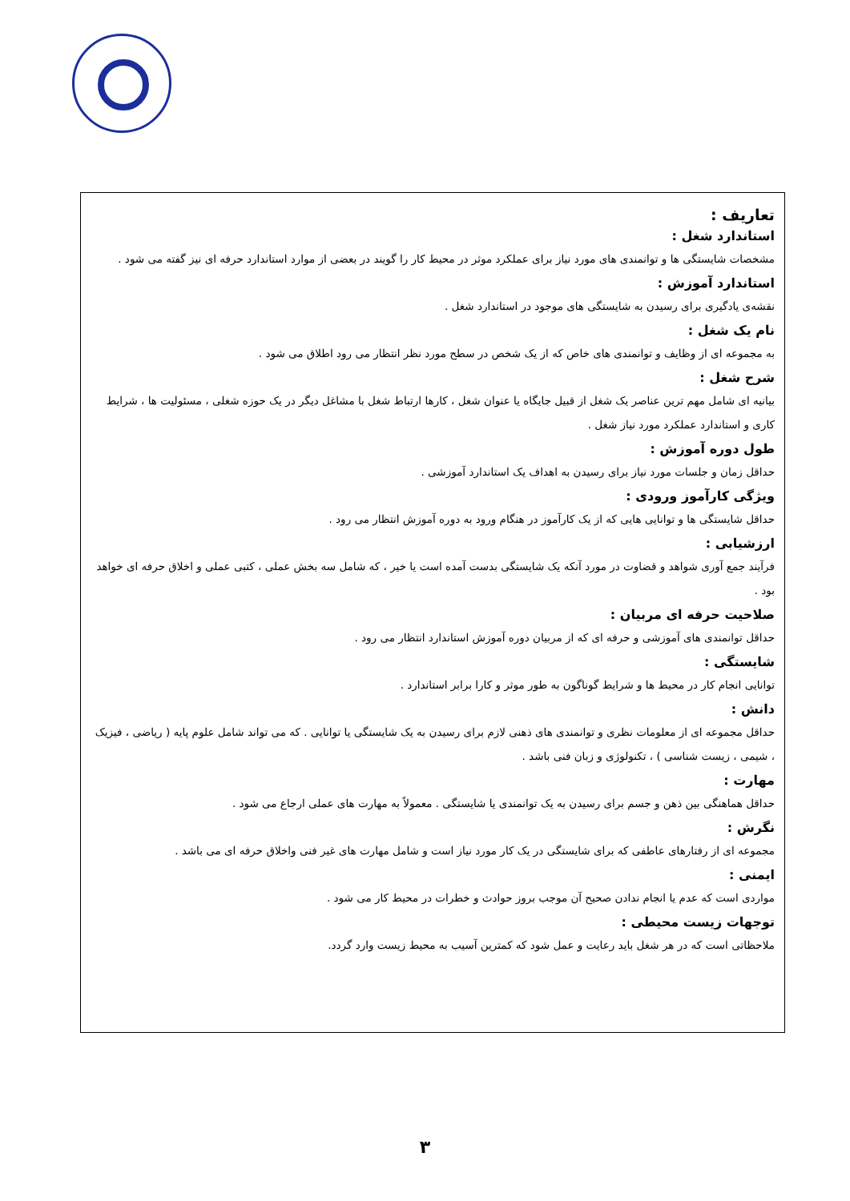تعاریف :
استاندارد شغل :
مشخصات شایستگی ها و توانمندی های مورد نیاز برای عملکرد موثر در محیط کار را گویند در بعضی از موارد استاندارد حرفه ای نیز گفته می شود .
استاندارد آموزش :
نقشه‌ی یادگیری برای رسیدن به شایستگی های موجود در استاندارد شغل .
نام یک شغل :
به مجموعه ای از وظایف و توانمندی های خاص که از یک شخص در سطح مورد نظر انتظار می رود اطلاق می شود .
شرح شغل :
بیانیه ای شامل مهم ترین عناصر یک شغل از قبیل جایگاه یا عنوان شغل ، کارها ارتباط شغل با مشاغل دیگر در یک حوزه شغلی ، مسئولیت ها ، شرایط کاری و استاندارد عملکرد مورد نیاز شغل .
طول دوره آموزش :
حداقل زمان و جلسات مورد نیاز برای رسیدن به اهداف یک استاندارد آموزشی .
ویژگی کارآموز ورودی :
حداقل شایستگی ها و توانایی هایی که از یک کارآموز در هنگام ورود به دوره آموزش انتظار می رود .
ارزشیابی :
فرآیند جمع آوری شواهد و قضاوت در مورد آنکه یک شایستگی بدست آمده است یا خیر ، که شامل سه بخش عملی ، کتبی عملی و اخلاق حرفه ای خواهد بود .
صلاحیت حرفه ای مربیان :
حداقل توانمندی های آموزشی و حرفه ای که از مربیان دوره آموزش استاندارد انتظار می رود .
شایستگی :
توانایی انجام کار در محیط ها و شرایط گوناگون به طور موثر و کارا برابر استاندارد .
دانش :
حداقل مجموعه ای از معلومات نظری و توانمندی های ذهنی لازم برای رسیدن به یک شایستگی یا توانایی . که می تواند شامل علوم پایه ( ریاضی ، فیزیک ، شیمی ، زیست شناسی ) ، تکنولوژی و زبان فنی باشد .
مهارت :
حداقل هماهنگی بین ذهن و جسم برای رسیدن به یک توانمندی یا شایستگی . معمولاً به مهارت های عملی ارجاع می شود .
نگرش :
مجموعه ای از رفتارهای عاطفی که برای شایستگی در یک کار مورد نیاز است و شامل مهارت های غیر فنی واخلاق حرفه ای می باشد .
ایمنی :
مواردی است که عدم یا انجام ندادن صحیح آن موجب بروز حوادث و خطرات در محیط کار می شود .
توجهات زیست محیطی :
ملاحظاتی است که در هر شغل باید رعایت و عمل شود که کمترین آسیب به محیط زیست وارد گردد.
۳